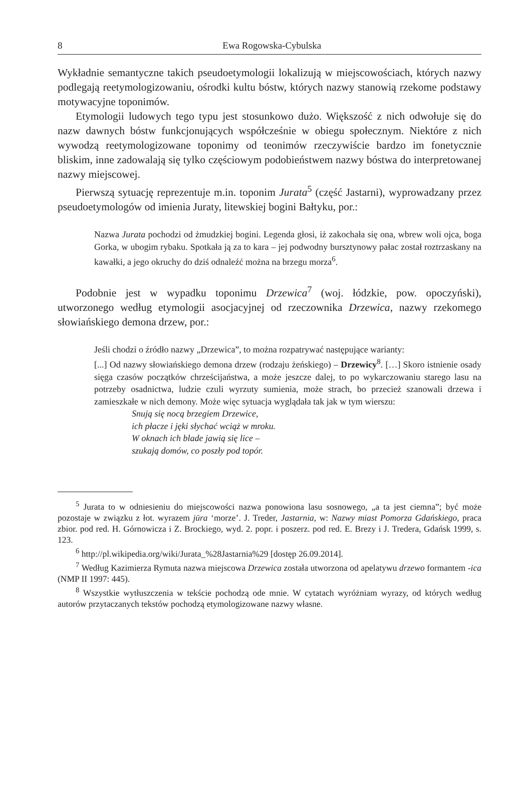8 Ewa Rogowska-Cybulska
Wykładnie semantyczne takich pseudoetymologii lokalizują w miejscowościach, których nazwy podlegają reetymologizowaniu, ośrodki kultu bóstw, których nazwy stanowią rzekome podstawy motywacyjne toponimów.
Etymologii ludowych tego typu jest stosunkowo dużo. Większość z nich odwołuje się do nazw dawnych bóstw funkcjonujących współcześnie w obiegu społecznym. Niektóre z nich wywodzą reetymologizowane toponimy od teonimów rzeczywiście bardzo im fonetycznie bliskim, inne zadowalają się tylko częściowym podobieństwem nazwy bóstwa do interpretowanej nazwy miejscowej.
Pierwszą sytuację reprezentuje m.in. toponim Jurata<sup>5</sup> (część Jastarni), wyprowadzany przez pseudoetymologów od imienia Juraty, litewskiej bogini Bałtyku, por.:
Nazwa Jurata pochodzi od żmudzkiej bogini. Legenda głosi, iż zakochała się ona, wbrew woli ojca, boga Gorka, w ubogim rybaku. Spotkała ją za to kara – jej podwodny bursztynowy pałac został roztrzaskany na kawałki, a jego okruchy do dziś odnaleźć można na brzegu morza<sup>6</sup>.
Podobnie jest w wypadku toponimu Drzewica<sup>7</sup> (woj. łódzkie, pow. opoczyński), utworzonego według etymologii asocjacyjnej od rzeczownika Drzewica, nazwy rzekomego słowiańskiego demona drzew, por.:
Jeśli chodzi o źródło nazwy „Drzewica”, to można rozpatrywać następujące warianty:
[...] Od nazwy słowiańskiego demona drzew (rodzaju żeńskiego) – Drzewicy<sup>8</sup>. […] Skoro istnienie osady sięga czasów początków chrześcijaństwa, a może jeszcze dalej, to po wykarczowaniu starego lasu na potrzeby osadnictwa, ludzie czuli wyrzuty sumienia, może strach, bo przecież szanowali drzewa i zamieszkałe w nich demony. Może więc sytuacja wyglądała tak jak w tym wierszu:
Snują się nocą brzegiem Drzewice,
ich płacze i jęki słychać wciąż w mroku.
W oknach ich blade jawią się lice –
szukają domów, co poszły pod topór.
<sup>5</sup> Jurata to w odniesieniu do miejscowości nazwa ponowiona lasu sosnowego, „a ta jest ciemna”; być może pozostaje w związku z łot. wyrazem jūra ‘morze’. J. Treder, Jastarnia, w: Nazwy miast Pomorza Gdańskiego, praca zbior. pod red. H. Górnowicza i Z. Brockiego, wyd. 2. popr. i poszerz. pod red. E. Brezy i J. Tredera, Gdańsk 1999, s. 123.
<sup>6</sup> http://pl.wikipedia.org/wiki/Jurata_%28Jastarnia%29 [dostęp 26.09.2014].
<sup>7</sup> Według Kazimierza Rymuta nazwa miejscowa Drzewica została utworzona od apelatywu drzewo formantem -ica (NMP II 1997: 445).
<sup>8</sup> Wszystkie wytłuszczenia w tekście pochodzą ode mnie. W cytatach wyróżniam wyrazy, od których według autorów przytaczanych tekstów pochodzą etymologizowane nazwy własne.